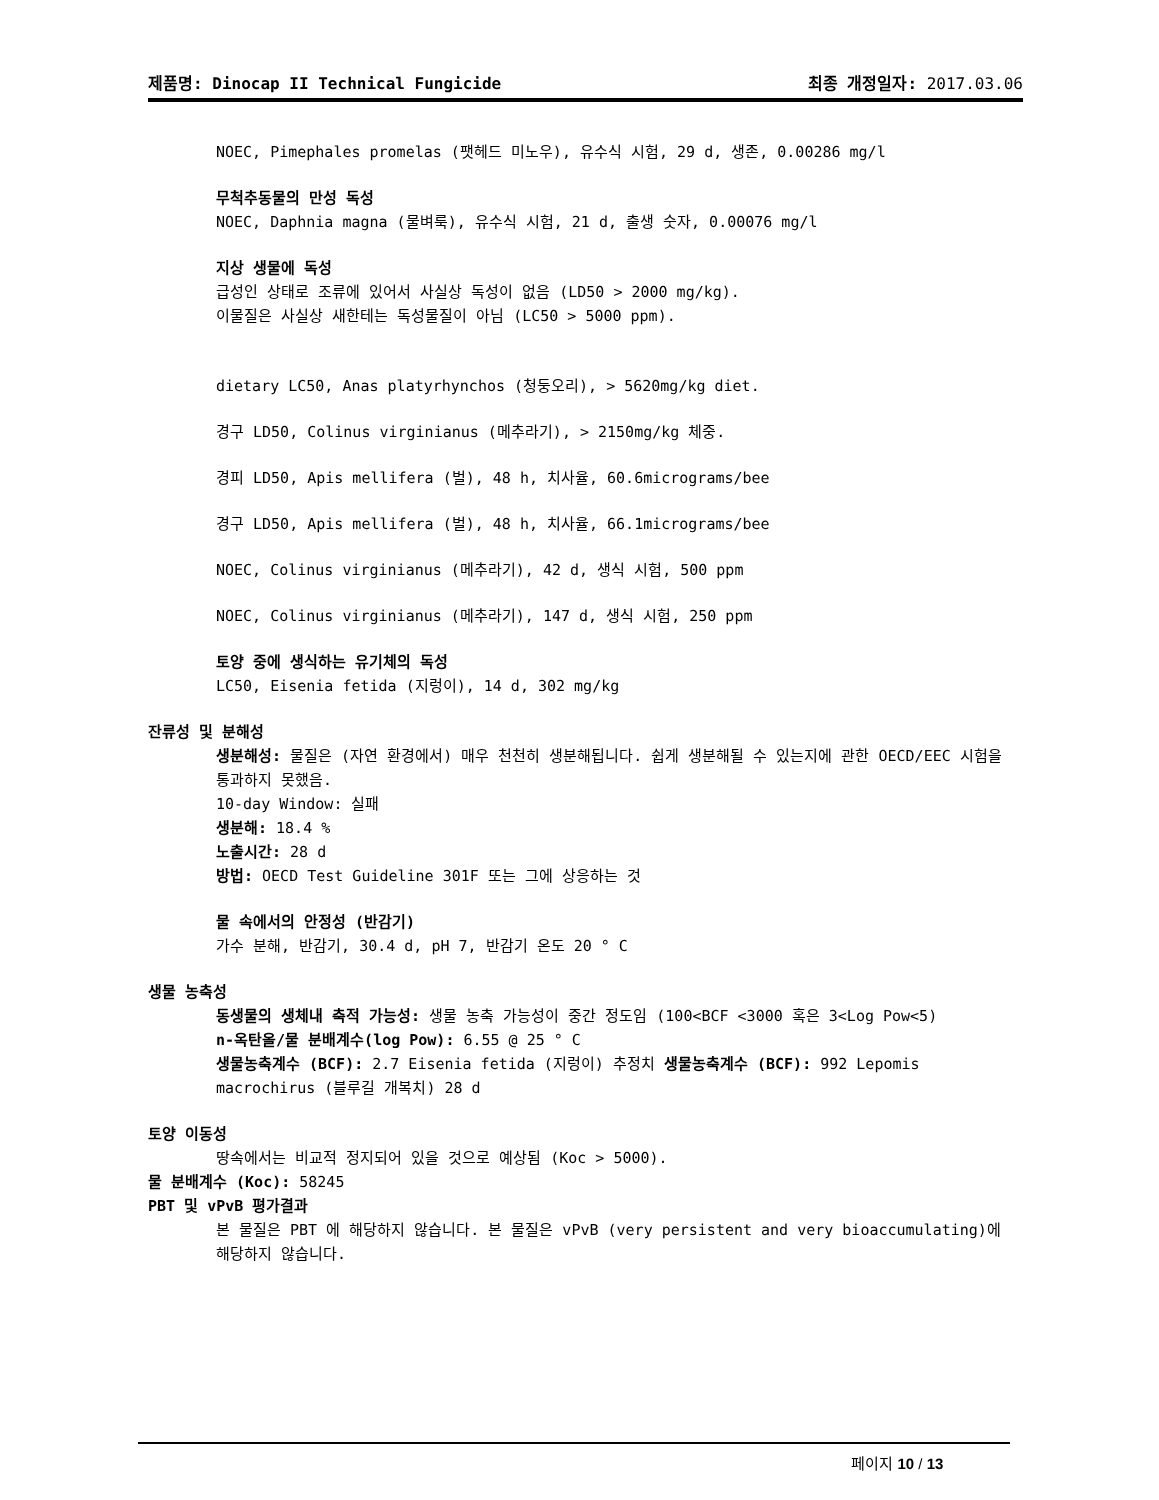제품명: Dinocap II Technical Fungicide 최종 개정일자: 2017.03.06
NOEC, Pimephales promelas (팻헤드 미노우), 유수식 시험, 29 d, 생존, 0.00286 mg/l
무척추동물의 만성 독성
NOEC, Daphnia magna (물벼룩), 유수식 시험, 21 d, 출생 숫자, 0.00076 mg/l
지상 생물에 독성
급성인 상태로 조류에 있어서 사실상 독성이 없음 (LD50 > 2000 mg/kg).
이물질은 사실상 새한테는 독성물질이 아님 (LC50 > 5000 ppm).
dietary LC50, Anas platyrhynchos (청둥오리), > 5620mg/kg diet.
경구 LD50, Colinus virginianus (메추라기), > 2150mg/kg 체중.
경피 LD50, Apis mellifera (벌), 48 h, 치사율, 60.6micrograms/bee
경구 LD50, Apis mellifera (벌), 48 h, 치사율, 66.1micrograms/bee
NOEC, Colinus virginianus (메추라기), 42 d, 생식 시험, 500 ppm
NOEC, Colinus virginianus (메추라기), 147 d, 생식 시험, 250 ppm
토양 중에 생식하는 유기체의 독성
LC50, Eisenia fetida (지렁이), 14 d, 302 mg/kg
잔류성 및 분해성
생분해성: 물질은 (자연 환경에서) 매우 천천히 생분해됩니다. 쉽게 생분해될 수 있는지에 관한 OECD/EEC 시험을 통과하지 못했음.
10-day Window: 실패
생분해: 18.4 %
노출시간: 28 d
방법: OECD Test Guideline 301F 또는 그에 상응하는 것
물 속에서의 안정성 (반감기)
가수 분해, 반감기, 30.4 d, pH 7, 반감기 온도 20 ° C
생물 농축성
동생물의 생체내 축적 가능성: 생물 농축 가능성이 중간 정도임 (100<BCF <3000 혹은 3<Log Pow<5)
n-옥탄올/물 분배계수(log Pow): 6.55 @ 25 ° C
생물농축계수 (BCF): 2.7 Eisenia fetida (지렁이) 추정치 생물농축계수 (BCF): 992 Lepomis macrochirus (블루길 개복치) 28 d
토양 이동성
땅속에서는 비교적 정지되어 있을 것으로 예상됨 (Koc > 5000).
물 분배계수 (Koc): 58245
PBT 및 vPvB 평가결과
본 물질은 PBT 에 해당하지 않습니다. 본 물질은 vPvB (very persistent and very bioaccumulating)에 해당하지 않습니다.
페이지 10 / 13